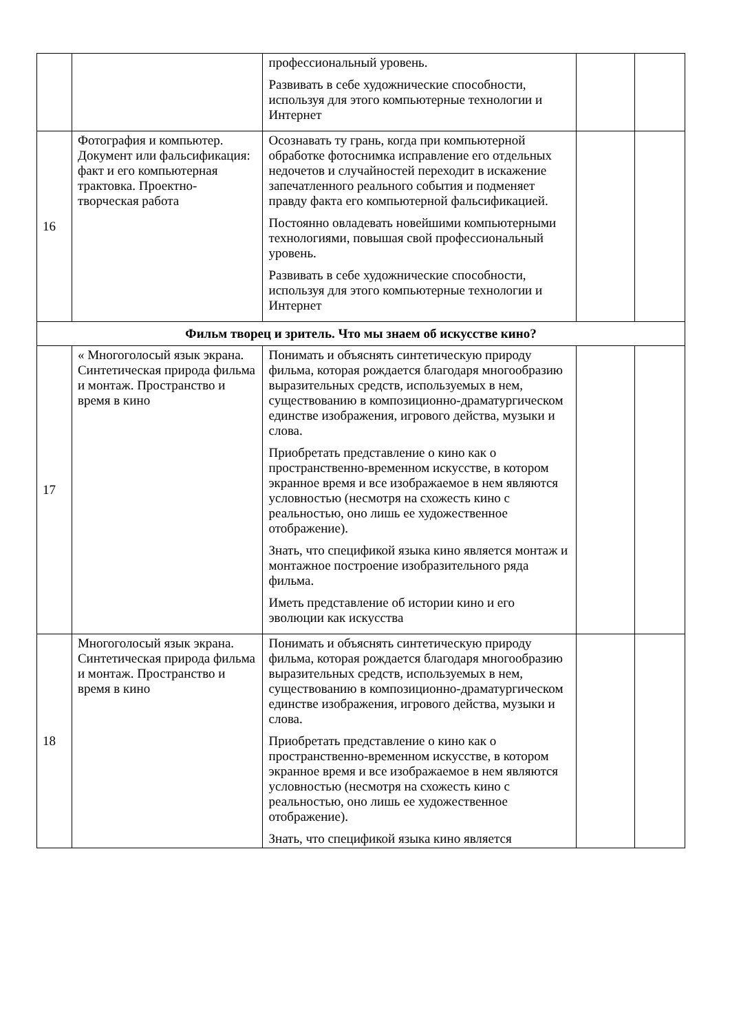| | | профессиональный уровень. Развивать в себе художнические способности, используя для этого компьютерные технологии и Интернет | | |
| 16 | Фотография и компьютер. Документ или фальсификация: факт и его компьютерная трактовка. Проектно-творческая работа | Осознавать ту грань, когда при компьютерной обработке фотоснимка исправление его отдельных недочетов и случайностей переходит в искажение запечатленного реального события и подменяет правду факта его компьютерной фальсификацией. Постоянно овладевать новейшими компьютерными технологиями, повышая свой профессиональный уровень. Развивать в себе художнические способности, используя для этого компьютерные технологии и Интернет | | |
| Фильм творец и зритель. Что мы знаем об искусстве кино? | | | | |
| 17 | « Многоголосый язык экрана. Синтетическая природа фильма и монтаж. Пространство и время в кино | Понимать и объяснять синтетическую природу фильма, которая рождается благодаря многообразию выразительных средств, используемых в нем, существованию в композиционно-драматургическом единстве изображения, игрового действа, музыки и слова. Приобретать представление о кино как о пространственно-временном искусстве, в котором экранное время и все изображаемое в нем являются условностью (несмотря на схожесть кино с реальностью, оно лишь ее художественное отображение). Знать, что спецификой языка кино является монтаж и монтажное построение изобразительного ряда фильма. Иметь представление об истории кино и его эволюции как искусства | | |
| 18 | Многоголосый язык экрана. Синтетическая природа фильма и монтаж. Пространство и время в кино | Понимать и объяснять синтетическую природу фильма, которая рождается благодаря многообразию выразительных средств, используемых в нем, существованию в композиционно-драматургическом единстве изображения, игрового действа, музыки и слова. Приобретать представление о кино как о пространственно-временном искусстве, в котором экранное время и все изображаемое в нем являются условностью (несмотря на схожесть кино с реальностью, оно лишь ее художественное отображение). Знать, что спецификой языка кино является | | |